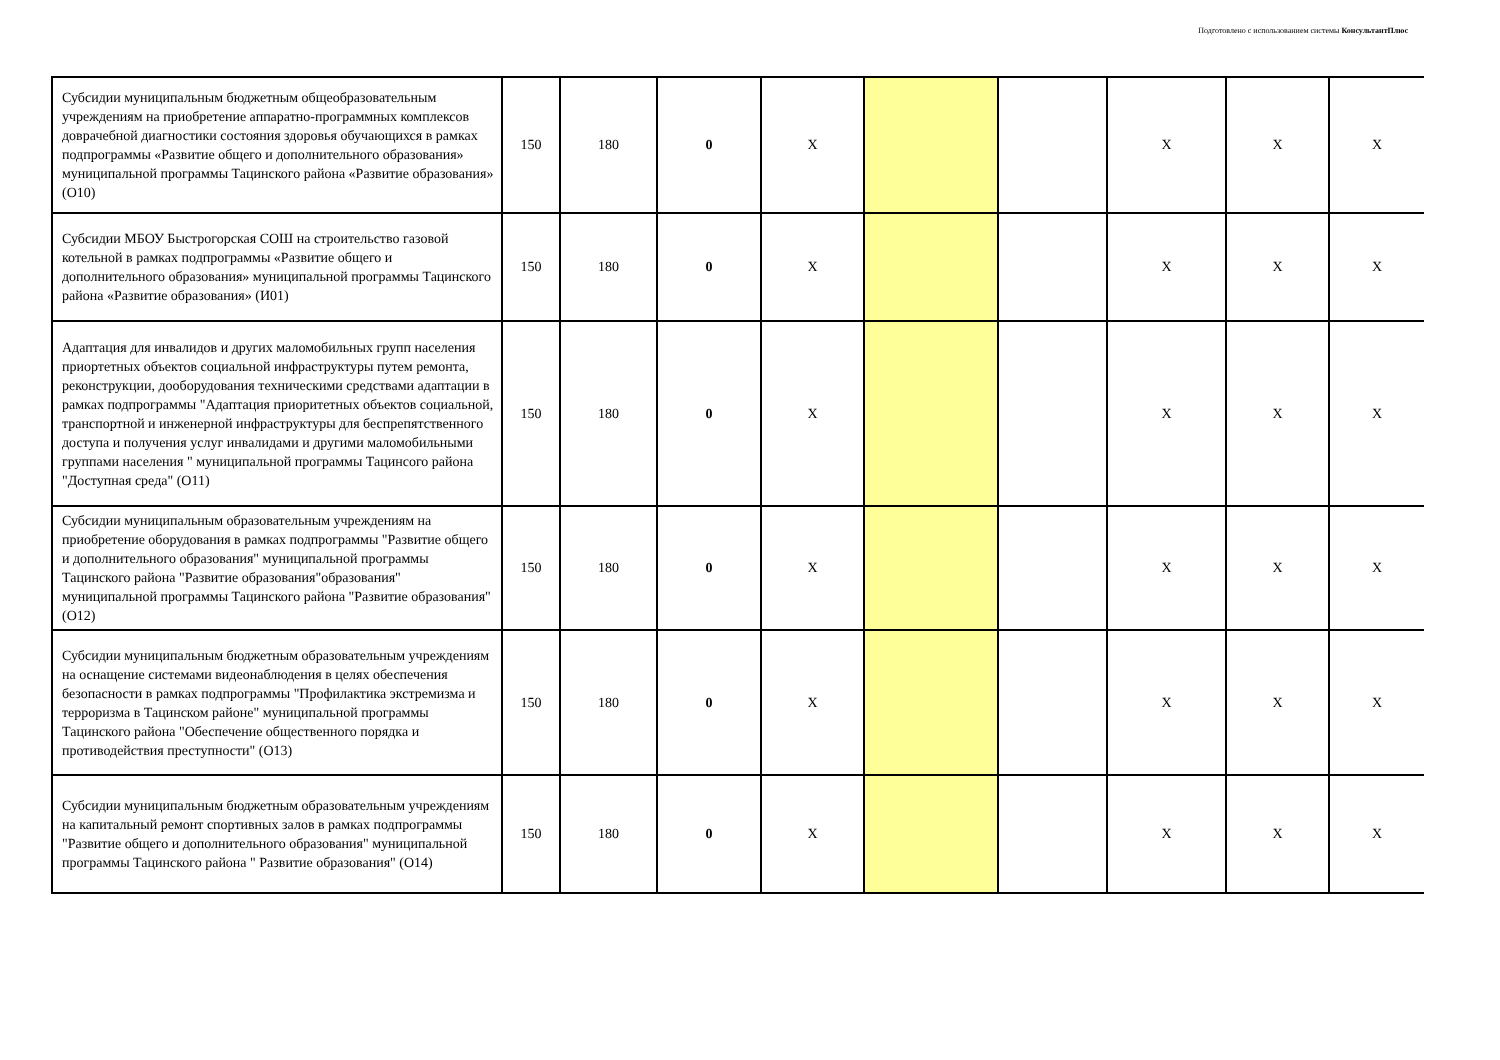Подготовлено с использованием системы КонсультантПлюс
| Субсидии муниципальным бюджетным общеобразовательным учреждениям на приобретение аппаратно-программных комплексов доврачебной диагностики состояния здоровья обучающихся в рамках подпрограммы «Развитие общего и дополнительного образования» муниципальной программы Тацинского района «Развитие образования» (О10) | 150 | 180 | 0 | X | | | X | X | X |
| Субсидии МБОУ Быстрогорская СОШ на строительство газовой котельной в рамках подпрограммы «Развитие общего и дополнительного образования» муниципальной программы Тацинского района «Развитие образования» (И01) | 150 | 180 | 0 | X | | | X | X | X |
| Адаптация для инвалидов и других маломобильных групп населения приортетных объектов социальной инфраструктуры путем ремонта, реконструкции, дооборудования техническими средствами адаптации в рамках подпрограммы "Адаптация приоритетных объектов социальной, транспортной и инженерной инфраструктуры для беспрепятственного доступа и получения услуг инвалидами и другими маломобильными группами населения " муниципальной программы Тацинсого района "Доступная среда" (О11) | 150 | 180 | 0 | X | | | X | X | X |
| Субсидии муниципальным образовательным учреждениям на приобретение оборудования в рамках подпрограммы "Развитие общего и дополнительного образования" муниципальной программы Тацинского района "Развитие образования"образования" муниципальной программы Тацинского района "Развитие образования" (О12) | 150 | 180 | 0 | X | | | X | X | X |
| Субсидии муниципальным бюджетным образовательным учреждениям на оснащение системами видеонаблюдения в целях обеспечения безопасности в рамках подпрограммы "Профилактика экстремизма и терроризма в Тацинском районе" муниципальной программы Тацинского района "Обеспечение общественного порядка и противодействия преступности" (О13) | 150 | 180 | 0 | X | | | X | X | X |
| Субсидии муниципальным бюджетным образовательным учреждениям на капитальный ремонт спортивных залов в рамках подпрограммы "Развитие общего и дополнительного образования" муниципальной программы Тацинского района " Развитие образования" (О14) | 150 | 180 | 0 | X | | | X | X | X |